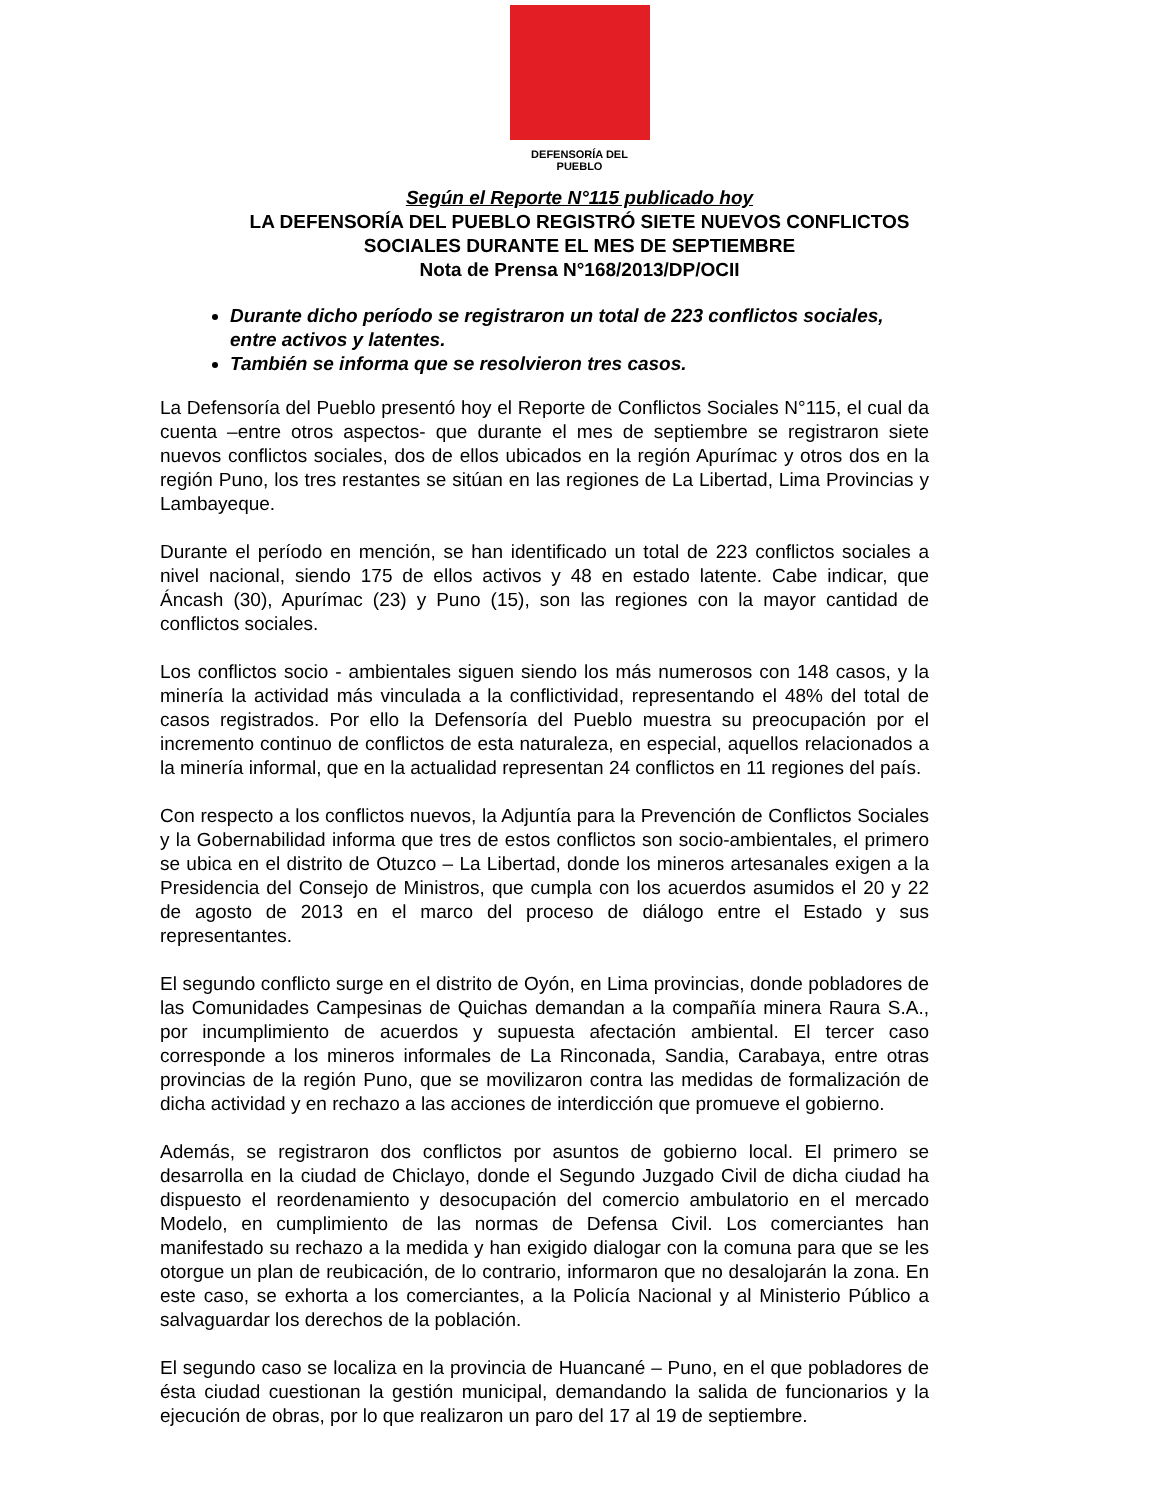DEFENSORÍA DEL PUEBLO
Según el Reporte N°115 publicado hoy
LA DEFENSORÍA DEL PUEBLO REGISTRÓ SIETE NUEVOS CONFLICTOS SOCIALES DURANTE EL MES DE SEPTIEMBRE
Nota de Prensa N°168/2013/DP/OCII
Durante dicho período se registraron un total de 223 conflictos sociales, entre activos y latentes.
También se informa que se resolvieron tres casos.
La Defensoría del Pueblo presentó hoy el Reporte de Conflictos Sociales N°115, el cual da cuenta –entre otros aspectos- que durante el mes de septiembre se registraron siete nuevos conflictos sociales, dos de ellos ubicados en la región Apurímac y otros dos en la región Puno, los tres restantes se sitúan en las regiones de La Libertad, Lima Provincias y Lambayeque.
Durante el período en mención, se han identificado un total de 223 conflictos sociales a nivel nacional, siendo 175 de ellos activos y 48 en estado latente. Cabe indicar, que Áncash (30), Apurímac (23) y Puno (15), son las regiones con la mayor cantidad de conflictos sociales.
Los conflictos socio - ambientales siguen siendo los más numerosos con 148 casos, y la minería la actividad más vinculada a la conflictividad, representando el 48% del total de casos registrados. Por ello la Defensoría del Pueblo muestra su preocupación por el incremento continuo de conflictos de esta naturaleza, en especial, aquellos relacionados a la minería informal, que en la actualidad representan 24 conflictos en 11 regiones del país.
Con respecto a los conflictos nuevos, la Adjuntía para la Prevención de Conflictos Sociales y la Gobernabilidad informa que tres de estos conflictos son socio-ambientales, el primero se ubica en el distrito de Otuzco – La Libertad, donde los mineros artesanales exigen a la Presidencia del Consejo de Ministros, que cumpla con los acuerdos asumidos el 20 y 22 de agosto de 2013 en el marco del proceso de diálogo entre el Estado y sus representantes.
El segundo conflicto surge en el distrito de Oyón, en Lima provincias, donde pobladores de las Comunidades Campesinas de Quichas demandan a la compañía minera Raura S.A., por incumplimiento de acuerdos y supuesta afectación ambiental. El tercer caso corresponde a los mineros informales de La Rinconada, Sandia, Carabaya, entre otras provincias de la región Puno, que se movilizaron contra las medidas de formalización de dicha actividad y en rechazo a las acciones de interdicción que promueve el gobierno.
Además, se registraron dos conflictos por asuntos de gobierno local. El primero se desarrolla en la ciudad de Chiclayo, donde el Segundo Juzgado Civil de dicha ciudad ha dispuesto el reordenamiento y desocupación del comercio ambulatorio en el mercado Modelo, en cumplimiento de las normas de Defensa Civil. Los comerciantes han manifestado su rechazo a la medida y han exigido dialogar con la comuna para que se les otorgue un plan de reubicación, de lo contrario, informaron que no desalojarán la zona. En este caso, se exhorta a los comerciantes, a la Policía Nacional y al Ministerio Público a salvaguardar los derechos de la población.
El segundo caso se localiza en la provincia de Huancané – Puno, en el que pobladores de ésta ciudad cuestionan la gestión municipal, demandando la salida de funcionarios y la ejecución de obras, por lo que realizaron un paro del 17 al 19 de septiembre.